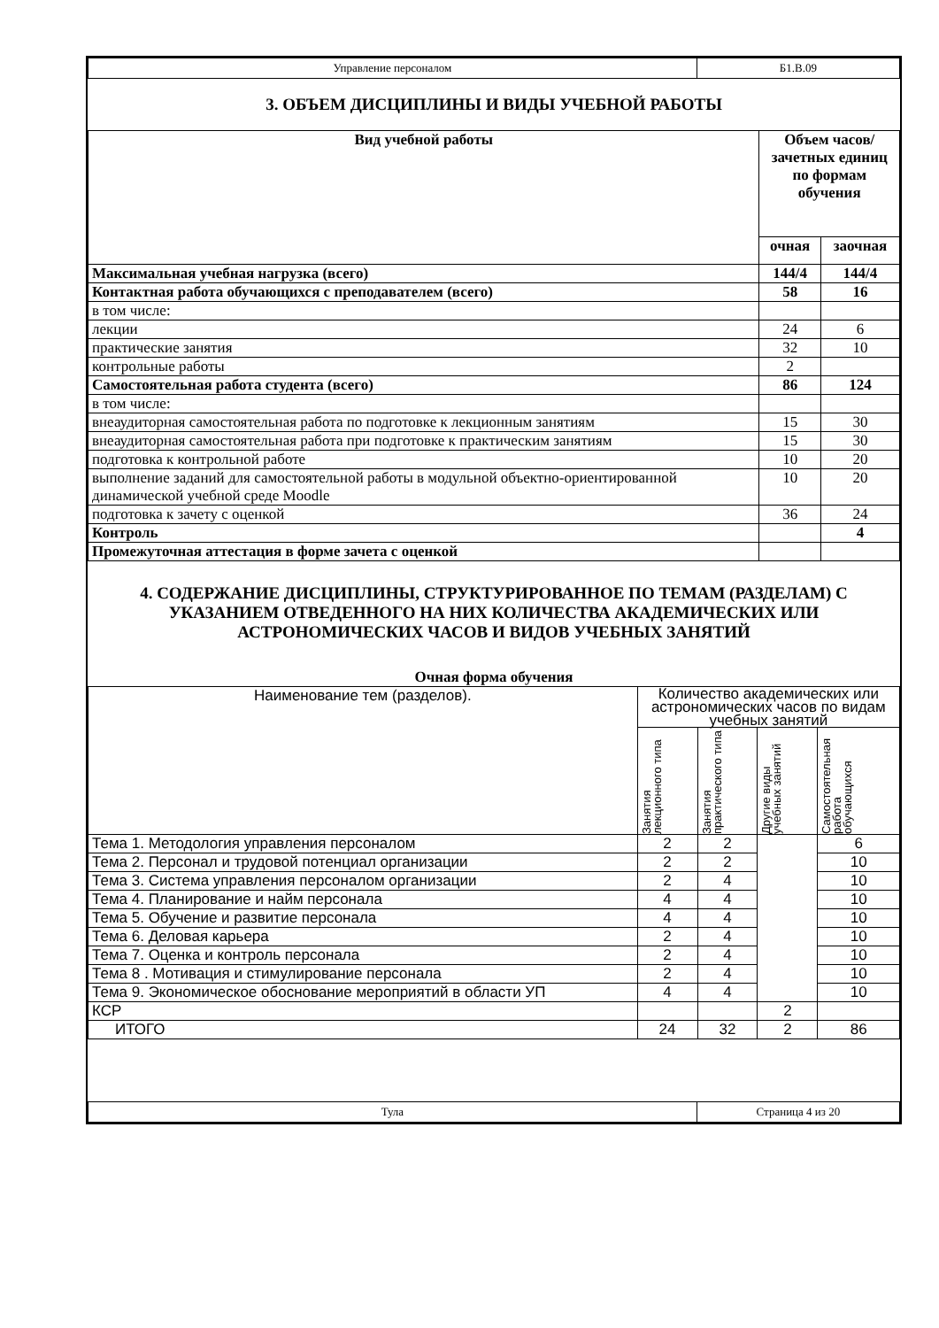| Управление персоналом | Б1.В.09 |
3. ОБЪЕМ ДИСЦИПЛИНЫ И ВИДЫ УЧЕБНОЙ РАБОТЫ
| Вид учебной работы | Объем часов/ зачетных единиц по формам обучения | |
| --- | --- | --- |
| | очная | заочная |
| Максимальная учебная нагрузка (всего) | 144/4 | 144/4 |
| Контактная работа обучающихся с преподавателем (всего) | 58 | 16 |
| в том числе: | | |
| лекции | 24 | 6 |
| практические занятия | 32 | 10 |
| контрольные работы | 2 | |
| Самостоятельная работа студента (всего) | 86 | 124 |
| в том числе: | | |
| внеаудиторная самостоятельная работа по подготовке к лекционным занятиям | 15 | 30 |
| внеаудиторная самостоятельная работа при подготовке к практическим занятиям | 15 | 30 |
| подготовка к контрольной работе | 10 | 20 |
| выполнение заданий для самостоятельной работы в модульной объектно-ориентированной динамической учебной среде Moodle | 10 | 20 |
| подготовка к зачету с оценкой | 36 | 24 |
| Контроль | | 4 |
| Промежуточная аттестация в форме зачета с оценкой | | |
4. СОДЕРЖАНИЕ ДИСЦИПЛИНЫ, СТРУКТУРИРОВАННОЕ ПО ТЕМАМ (РАЗДЕЛАМ) С УКАЗАНИЕМ ОТВЕДЕННОГО НА НИХ КОЛИЧЕСТВА АКАДЕМИЧЕСКИХ ИЛИ АСТРОНОМИЧЕСКИХ ЧАСОВ И ВИДОВ УЧЕБНЫХ ЗАНЯТИЙ
Очная форма обучения
| Наименование тем (разделов). | Количество академических или астрономических часов по видам учебных занятий | | | |
| | Занятия лекционного типа | Занятия практического типа | Другие виды учебных занятий | Самостоятельная работа обучающихся |
| Тема 1. Методология управления персоналом | 2 | 2 | | 6 |
| Тема 2. Персонал и трудовой потенциал организации | 2 | 2 | | 10 |
| Тема 3. Система управления персоналом организации | 2 | 4 | | 10 |
| Тема 4. Планирование и найм персонала | 4 | 4 | | 10 |
| Тема 5. Обучение и развитие персонала | 4 | 4 | | 10 |
| Тема 6. Деловая карьера | 2 | 4 | | 10 |
| Тема 7. Оценка и контроль персонала | 2 | 4 | | 10 |
| Тема 8 . Мотивация и стимулирование персонала | 2 | 4 | | 10 |
| Тема 9. Экономическое обоснование мероприятий в области УП | 4 | 4 | | 10 |
| КСР | | | 2 | |
| ИТОГО | 24 | 32 | 2 | 86 |
| Тула | Страница 4 из 20 |